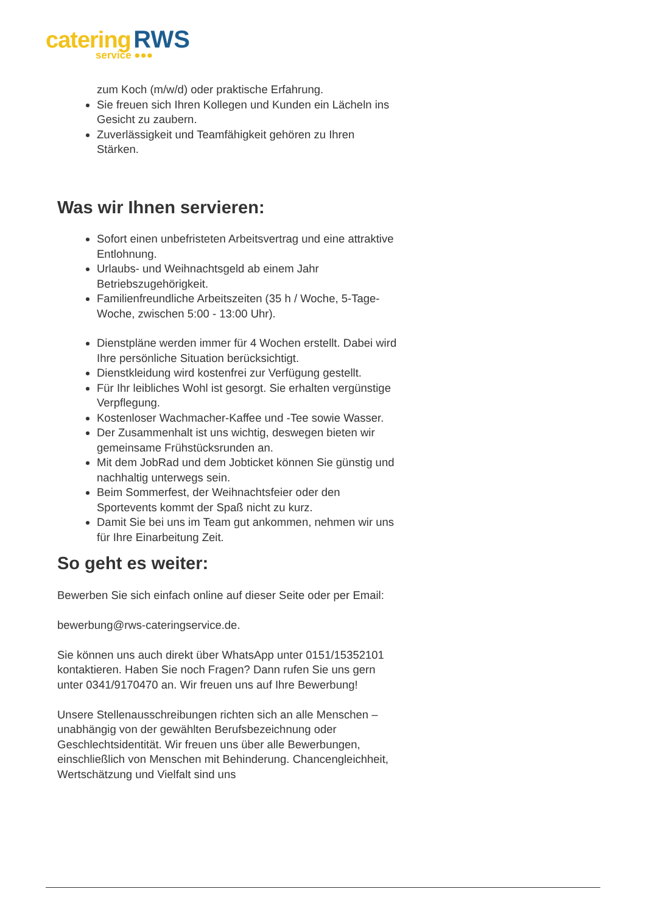catering RWS
service ●●●
zum Koch (m/w/d) oder praktische Erfahrung.
Sie freuen sich Ihren Kollegen und Kunden ein Lächeln ins Gesicht zu zaubern.
Zuverlässigkeit und Teamfähigkeit gehören zu Ihren Stärken.
Was wir Ihnen servieren:
Sofort einen unbefristeten Arbeitsvertrag und eine attraktive Entlohnung.
Urlaubs- und Weihnachtsgeld ab einem Jahr Betriebszugehörigkeit.
Familienfreundliche Arbeitszeiten (35 h / Woche, 5-Tage-Woche, zwischen 5:00 - 13:00 Uhr).
Dienstpläne werden immer für 4 Wochen erstellt. Dabei wird Ihre persönliche Situation berücksichtigt.
Dienstkleidung wird kostenfrei zur Verfügung gestellt.
Für Ihr leibliches Wohl ist gesorgt. Sie erhalten vergünstige Verpflegung.
Kostenloser Wachmacher-Kaffee und -Tee sowie Wasser.
Der Zusammenhalt ist uns wichtig, deswegen bieten wir gemeinsame Frühstücksrunden an.
Mit dem JobRad und dem Jobticket können Sie günstig und nachhaltig unterwegs sein.
Beim Sommerfest, der Weihnachtsfeier oder den Sportevents kommt der Spaß nicht zu kurz.
Damit Sie bei uns im Team gut ankommen, nehmen wir uns für Ihre Einarbeitung Zeit.
So geht es weiter:
Bewerben Sie sich einfach online auf dieser Seite oder per Email:
bewerbung@rws-cateringservice.de.
Sie können uns auch direkt über WhatsApp unter 0151/15352101 kontaktieren. Haben Sie noch Fragen? Dann rufen Sie uns gern unter 0341/9170470 an. Wir freuen uns auf Ihre Bewerbung!
Unsere Stellenausschreibungen richten sich an alle Menschen – unabhängig von der gewählten Berufsbezeichnung oder Geschlechtsidentität. Wir freuen uns über alle Bewerbungen, einschließlich von Menschen mit Behinderung. Chancengleichheit, Wertschätzung und Vielfalt sind uns